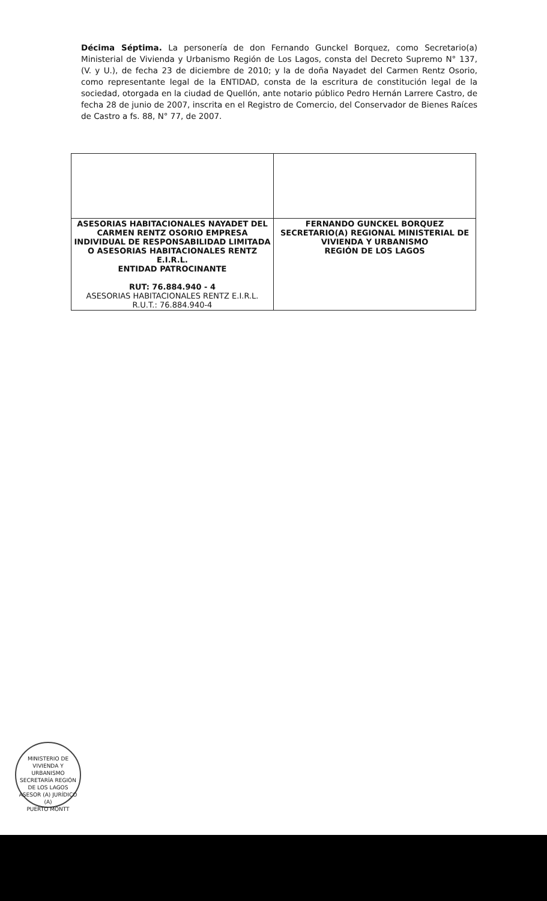Décima Séptima. La personería de don Fernando Gunckel Borquez, como Secretario(a) Ministerial de Vivienda y Urbanismo Región de Los Lagos, consta del Decreto Supremo N° 137, (V. y U.), de fecha 23 de diciembre de 2010; y la de doña Nayadet del Carmen Rentz Osorio, como representante legal de la ENTIDAD, consta de la escritura de constitución legal de la sociedad, otorgada en la ciudad de Quellón, ante notario público Pedro Hernán Larrere Castro, de fecha 28 de junio de 2007, inscrita en el Registro de Comercio, del Conservador de Bienes Raíces de Castro a fs. 88, N° 77, de 2007.
| ASESORIAS HABITACIONALES NAYADET DEL CARMEN RENTZ OSORIO EMPRESA INDIVIDUAL DE RESPONSABILIDAD LIMITADA O ASESORIAS HABITACIONALES RENTZ E.I.R.L. ENTIDAD PATROCINANTE RUT: 76.884.940 - 4 ASESORIAS HABITACIONALES RENTZ E.I.R.L. R.U.T.: 76.884.940-4 | FERNANDO GUNCKEL BORQUEZ SECRETARIO(A) REGIONAL MINISTERIAL DE VIVIENDA Y URBANISMO REGIÓN DE LOS LAGOS |
MINISTERIO DE VIVIENDA Y URBANISMO
SECRETARÍA REGIÓN DE LOS LAGOS
ASESOR (A) JURÍDICO (A)
PUERTO MONTT